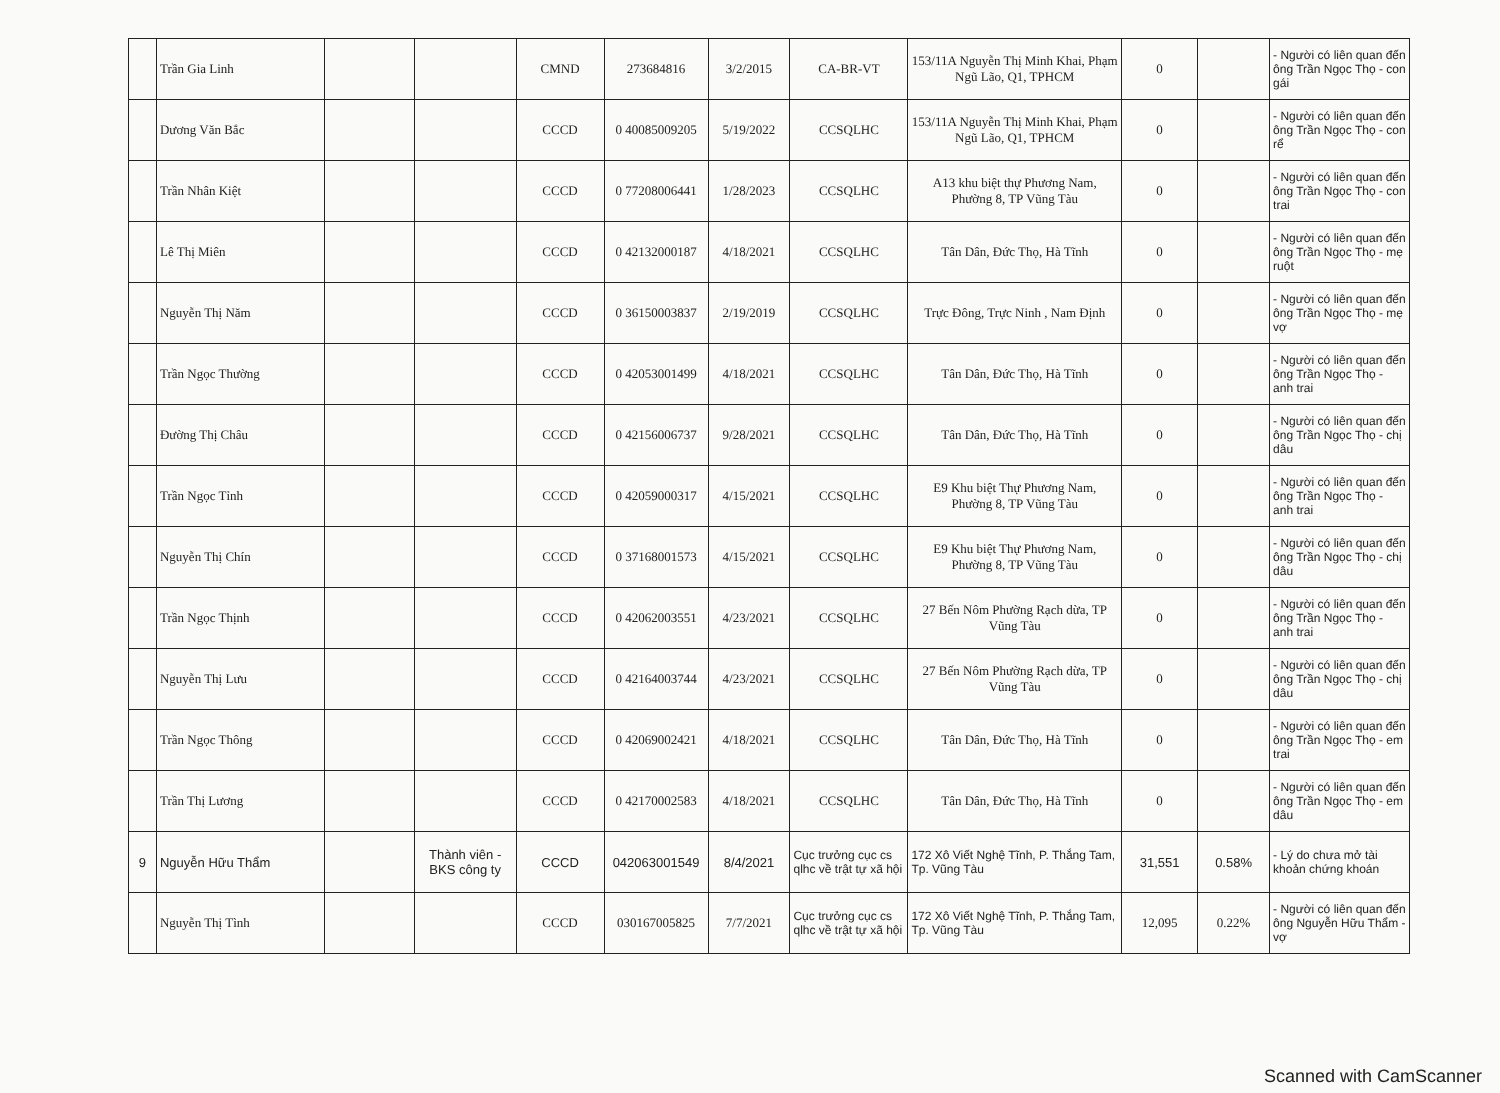| | Trần Gia Linh | | | CMND | 273684816 | 3/2/2015 | CA-BR-VT | 153/11A Nguyễn Thị Minh Khai, Phạm Ngũ Lão, Q1, TPHCM | 0 | | - Người có liên quan đến ông Trần Ngọc Thọ - con gái |
| | Dương Văn Bắc | | | CCCD | 0 40085009205 | 5/19/2022 | CCSQLHC | 153/11A Nguyễn Thị Minh Khai, Phạm Ngũ Lão, Q1, TPHCM | 0 | | - Người có liên quan đến ông Trần Ngọc Thọ - con rể |
| | Trần Nhân Kiệt | | | CCCD | 0 77208006441 | 1/28/2023 | CCSQLHC | A13 khu biệt thự Phương Nam, Phường 8, TP Vũng Tàu | 0 | | - Người có liên quan đến ông Trần Ngọc Thọ - con trai |
| | Lê Thị Miên | | | CCCD | 0 42132000187 | 4/18/2021 | CCSQLHC | Tân Dân, Đức Thọ, Hà Tĩnh | 0 | | - Người có liên quan đến ông Trần Ngọc Thọ - mẹ ruột |
| | Nguyễn Thị Năm | | | CCCD | 0 36150003837 | 2/19/2019 | CCSQLHC | Trực Đông, Trực Ninh , Nam Định | 0 | | - Người có liên quan đến ông Trần Ngọc Thọ - mẹ vợ |
| | Trần Ngọc Thường | | | CCCD | 0 42053001499 | 4/18/2021 | CCSQLHC | Tân Dân, Đức Thọ, Hà Tĩnh | 0 | | - Người có liên quan đến ông Trần Ngọc Thọ - anh trai |
| | Đường Thị Châu | | | CCCD | 0 42156006737 | 9/28/2021 | CCSQLHC | Tân Dân, Đức Thọ, Hà Tĩnh | 0 | | - Người có liên quan đến ông Trần Ngọc Thọ - chị dâu |
| | Trần Ngọc Tỉnh | | | CCCD | 0 42059000317 | 4/15/2021 | CCSQLHC | E9 Khu biệt Thự Phương Nam, Phường 8, TP Vũng Tàu | 0 | | - Người có liên quan đến ông Trần Ngọc Thọ - anh trai |
| | Nguyễn Thị Chín | | | CCCD | 0 37168001573 | 4/15/2021 | CCSQLHC | E9 Khu biệt Thự Phương Nam, Phường 8, TP Vũng Tàu | 0 | | - Người có liên quan đến ông Trần Ngọc Thọ - chị dâu |
| | Trần Ngọc Thịnh | | | CCCD | 0 42062003551 | 4/23/2021 | CCSQLHC | 27 Bến Nôm Phường Rạch dừa, TP Vũng Tàu | 0 | | - Người có liên quan đến ông Trần Ngọc Thọ - anh trai |
| | Nguyễn Thị Lưu | | | CCCD | 0 42164003744 | 4/23/2021 | CCSQLHC | 27 Bến Nôm Phường Rạch dừa, TP Vũng Tàu | 0 | | - Người có liên quan đến ông Trần Ngọc Thọ - chị dâu |
| | Trần Ngọc Thông | | | CCCD | 0 42069002421 | 4/18/2021 | CCSQLHC | Tân Dân, Đức Thọ, Hà Tĩnh | 0 | | - Người có liên quan đến ông Trần Ngọc Thọ - em trai |
| | Trần Thị Lương | | | CCCD | 0 42170002583 | 4/18/2021 | CCSQLHC | Tân Dân, Đức Thọ, Hà Tĩnh | 0 | | - Người có liên quan đến ông Trần Ngọc Thọ - em dâu |
| 9 | Nguyễn Hữu Thẩm | | Thành viên - BKS công ty | CCCD | 042063001549 | 8/4/2021 | Cục trưởng cục cs qlhc về trật tự xã hội | 172 Xô Viết Nghệ Tĩnh, P. Thắng Tam, Tp. Vũng Tàu | 31,551 | 0.58% | - Lý do chưa mở tài khoản chứng khoán |
| | Nguyễn Thị Tình | | | CCCD | 030167005825 | 7/7/2021 | Cục trưởng cục cs qlhc về trật tự xã hội | 172 Xô Viết Nghệ Tĩnh, P. Thắng Tam, Tp. Vũng Tàu | 12,095 | 0.22% | - Người có liên quan đến ông Nguyễn Hữu Thẩm - vợ |
Scanned with CamScanner